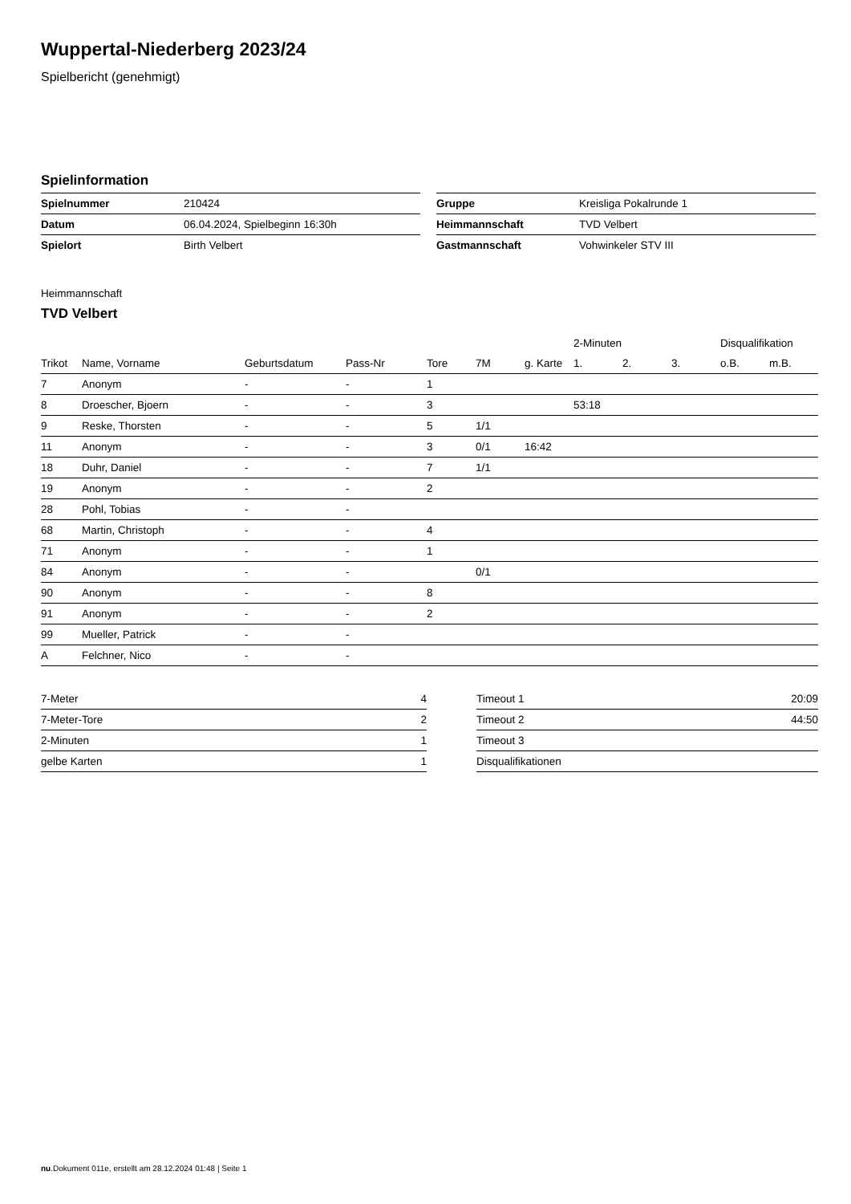Wuppertal-Niederberg 2023/24
Spielbericht (genehmigt)
Spielinformation
| Spielnummer | 210424 |
| Datum | 06.04.2024, Spielbeginn 16:30h |
| Spielort | Birth Velbert |
| Gruppe | Kreisliga Pokalrunde 1 |
| Heimmannschaft | TVD Velbert |
| Gastmannschaft | Vohwinkeler STV III |
Heimmannschaft
TVD Velbert
| | | | | | | | 2-Minuten | | | Disqualifikation | |
| --- | --- | --- | --- | --- | --- | --- | --- | --- | --- | --- | --- |
| Trikot | Name, Vorname | Geburtsdatum | Pass-Nr | Tore | 7M | g. Karte | 1. | 2. | 3. | o.B. | m.B. |
| 7 | Anonym | - | - | 1 | | | | | | | |
| 8 | Droescher, Bjoern | - | - | 3 | | | 53:18 | | | | |
| 9 | Reske, Thorsten | - | - | 5 | 1/1 | | | | | | |
| 11 | Anonym | - | - | 3 | 0/1 | 16:42 | | | | | |
| 18 | Duhr, Daniel | - | - | 7 | 1/1 | | | | | | |
| 19 | Anonym | - | - | 2 | | | | | | | |
| 28 | Pohl, Tobias | - | - | | | | | | | | |
| 68 | Martin, Christoph | - | - | 4 | | | | | | | |
| 71 | Anonym | - | - | 1 | | | | | | | |
| 84 | Anonym | - | - | | 0/1 | | | | | | |
| 90 | Anonym | - | - | 8 | | | | | | | |
| 91 | Anonym | - | - | 2 | | | | | | | |
| 99 | Mueller, Patrick | - | - | | | | | | | | |
| A | Felchner, Nico | - | - | | | | | | | | |
| 7-Meter | 4 |
| 7-Meter-Tore | 2 |
| 2-Minuten | 1 |
| gelbe Karten | 1 |
| Timeout 1 | 20:09 |
| Timeout 2 | 44:50 |
| Timeout 3 | |
| Disqualifikationen | |
nu.Dokument 011e, erstellt am 28.12.2024 01:48 | Seite 1